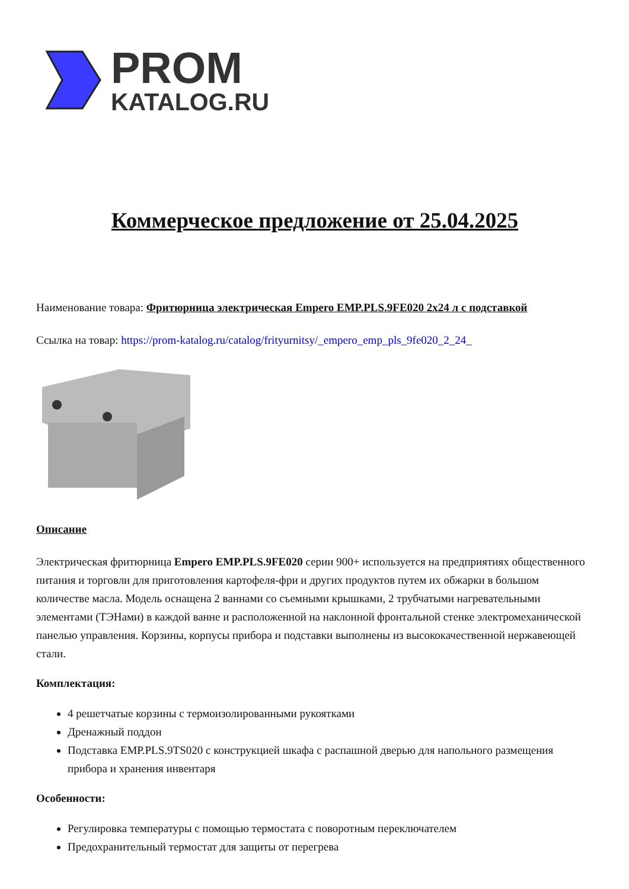PROM
KATALOG.RU
Коммерческое предложение от 25.04.2025
Наименование товара: Фритюрница электрическая Empero EMP.PLS.9FE020 2х24 л с подставкой
Ссылка на товар: https://prom-katalog.ru/catalog/frityurnitsy/_empero_emp_pls_9fe020_2_24_
Описание
Электрическая фритюрница Empero EMP.PLS.9FE020 серии 900+ используется на предприятиях общественного питания и торговли для приготовления картофеля-фри и других продуктов путем их обжарки в большом количестве масла. Модель оснащена 2 ваннами со съемными крышками, 2 трубчатыми нагревательными элементами (ТЭНами) в каждой ванне и расположенной на наклонной фронтальной стенке электромеханической панелью управления. Корзины, корпусы прибора и подставки выполнены из высококачественной нержавеющей стали.
Комплектация:
4 решетчатые корзины с термоизолированными рукоятками
Дренажный поддон
Подставка EMP.PLS.9TS020 с конструкцией шкафа с распашной дверью для напольного размещения прибора и хранения инвентаря
Особенности:
Регулировка температуры с помощью термостата с поворотным переключателем
Предохранительный термостат для защиты от перегрева